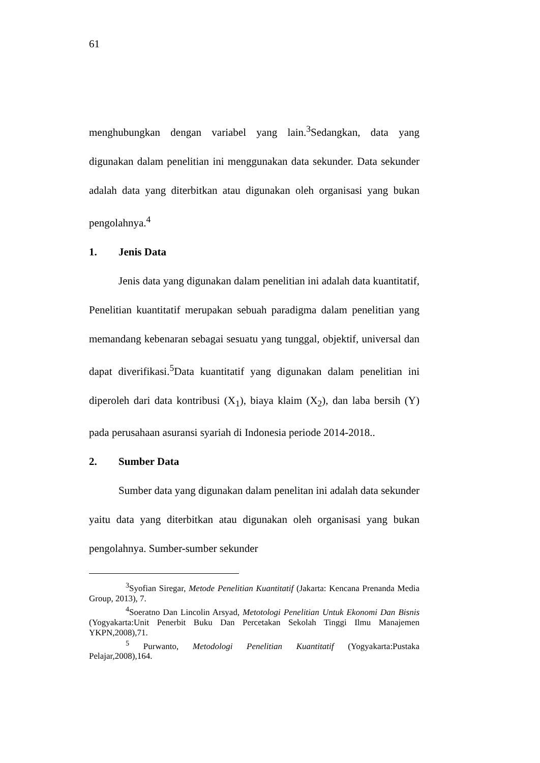61
menghubungkan dengan variabel yang lain.<sup>3</sup>Sedangkan, data yang digunakan dalam penelitian ini menggunakan data sekunder. Data sekunder adalah data yang diterbitkan atau digunakan oleh organisasi yang bukan pengolahnya.<sup>4</sup>
1. Jenis Data
Jenis data yang digunakan dalam penelitian ini adalah data kuantitatif, Penelitian kuantitatif merupakan sebuah paradigma dalam penelitian yang memandang kebenaran sebagai sesuatu yang tunggal, objektif, universal dan dapat diverifikasi.<sup>5</sup>Data kuantitatif yang digunakan dalam penelitian ini diperoleh dari data kontribusi (X<sub>1</sub>), biaya klaim (X<sub>2</sub>), dan laba bersih (Y) pada perusahaan asuransi syariah di Indonesia periode 2014-2018..
2. Sumber Data
Sumber data yang digunakan dalam penelitan ini adalah data sekunder yaitu data yang diterbitkan atau digunakan oleh organisasi yang bukan pengolahnya. Sumber-sumber sekunder
<sup>3</sup> Syofian Siregar, Metode Penelitian Kuantitatif (Jakarta: Kencana Prenanda Media Group, 2013), 7.
<sup>4</sup> Soeratno Dan Lincolin Arsyad, Metotologi Penelitian Untuk Ekonomi Dan Bisnis (Yogyakarta:Unit Penerbit Buku Dan Percetakan Sekolah Tinggi Ilmu Manajemen YKPN,2008),71.
<sup>5</sup> Purwanto, Metodologi Penelitian Kuantitatif (Yogyakarta:Pustaka Pelajar,2008),164.